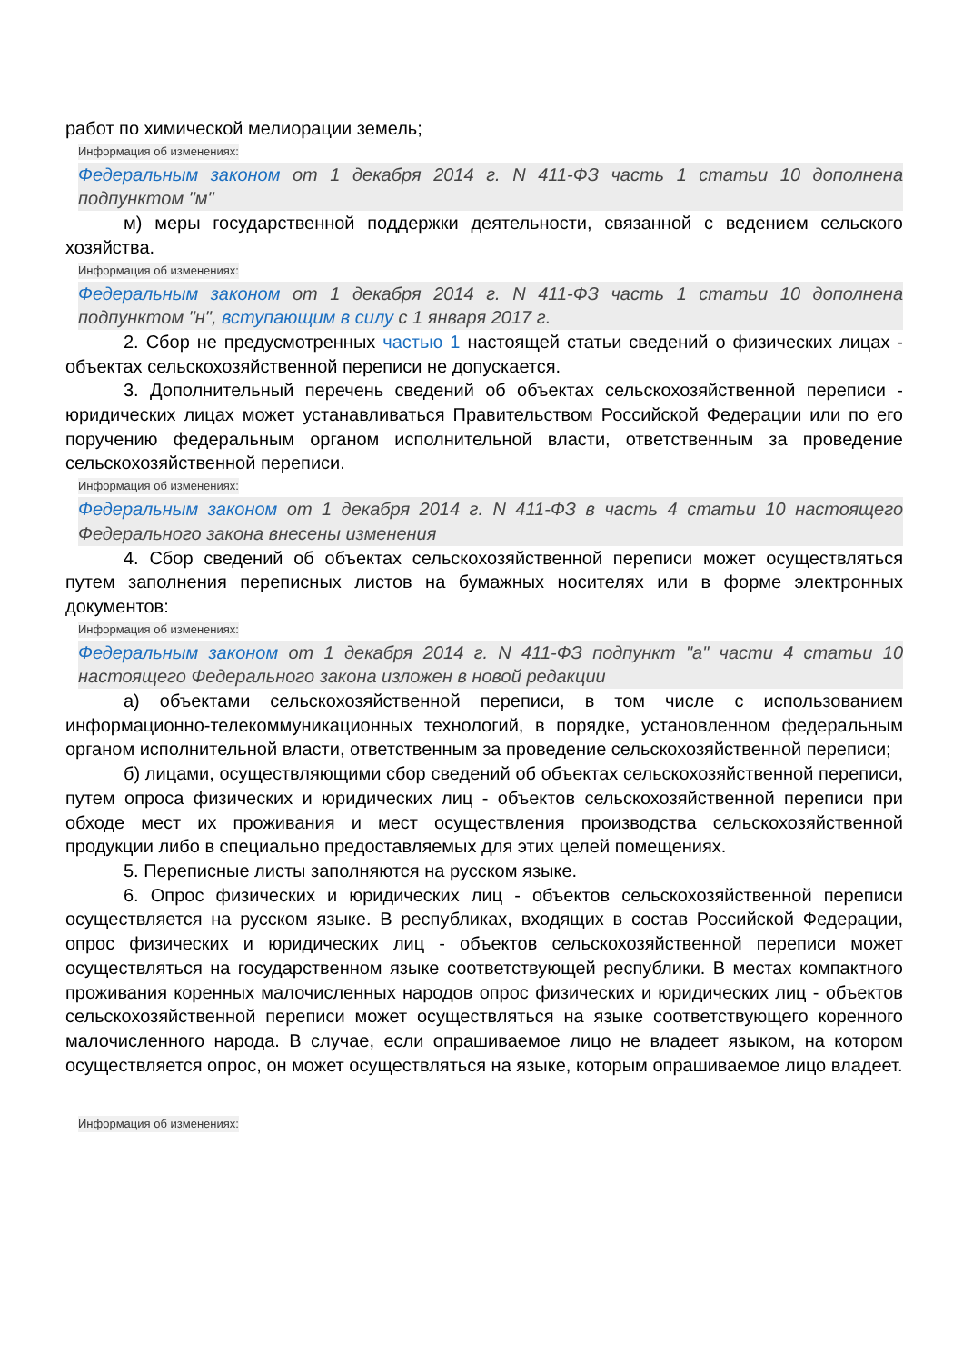работ по химической мелиорации земель;
Информация об изменениях:
Федеральным законом от 1 декабря 2014 г. N 411-ФЗ часть 1 статьи 10 дополнена подпунктом "м"
м) меры государственной поддержки деятельности, связанной с ведением сельского хозяйства.
Информация об изменениях:
Федеральным законом от 1 декабря 2014 г. N 411-ФЗ часть 1 статьи 10 дополнена подпунктом "н", вступающим в силу с 1 января 2017 г.
2. Сбор не предусмотренных частью 1 настоящей статьи сведений о физических лицах - объектах сельскохозяйственной переписи не допускается.
3. Дополнительный перечень сведений об объектах сельскохозяйственной переписи - юридических лицах может устанавливаться Правительством Российской Федерации или по его поручению федеральным органом исполнительной власти, ответственным за проведение сельскохозяйственной переписи.
Информация об изменениях:
Федеральным законом от 1 декабря 2014 г. N 411-ФЗ в часть 4 статьи 10 настоящего Федерального закона внесены изменения
4. Сбор сведений об объектах сельскохозяйственной переписи может осуществляться путем заполнения переписных листов на бумажных носителях или в форме электронных документов:
Информация об изменениях:
Федеральным законом от 1 декабря 2014 г. N 411-ФЗ подпункт "а" части 4 статьи 10 настоящего Федерального закона изложен в новой редакции
а) объектами сельскохозяйственной переписи, в том числе с использованием информационно-телекоммуникационных технологий, в порядке, установленном федеральным органом исполнительной власти, ответственным за проведение сельскохозяйственной переписи;
б) лицами, осуществляющими сбор сведений об объектах сельскохозяйственной переписи, путем опроса физических и юридических лиц - объектов сельскохозяйственной переписи при обходе мест их проживания и мест осуществления производства сельскохозяйственной продукции либо в специально предоставляемых для этих целей помещениях.
5. Переписные листы заполняются на русском языке.
6. Опрос физических и юридических лиц - объектов сельскохозяйственной переписи осуществляется на русском языке. В республиках, входящих в состав Российской Федерации, опрос физических и юридических лиц - объектов сельскохозяйственной переписи может осуществляться на государственном языке соответствующей республики. В местах компактного проживания коренных малочисленных народов опрос физических и юридических лиц - объектов сельскохозяйственной переписи может осуществляться на языке соответствующего коренного малочисленного народа. В случае, если опрашиваемое лицо не владеет языком, на котором осуществляется опрос, он может осуществляться на языке, которым опрашиваемое лицо владеет.
Информация об изменениях: